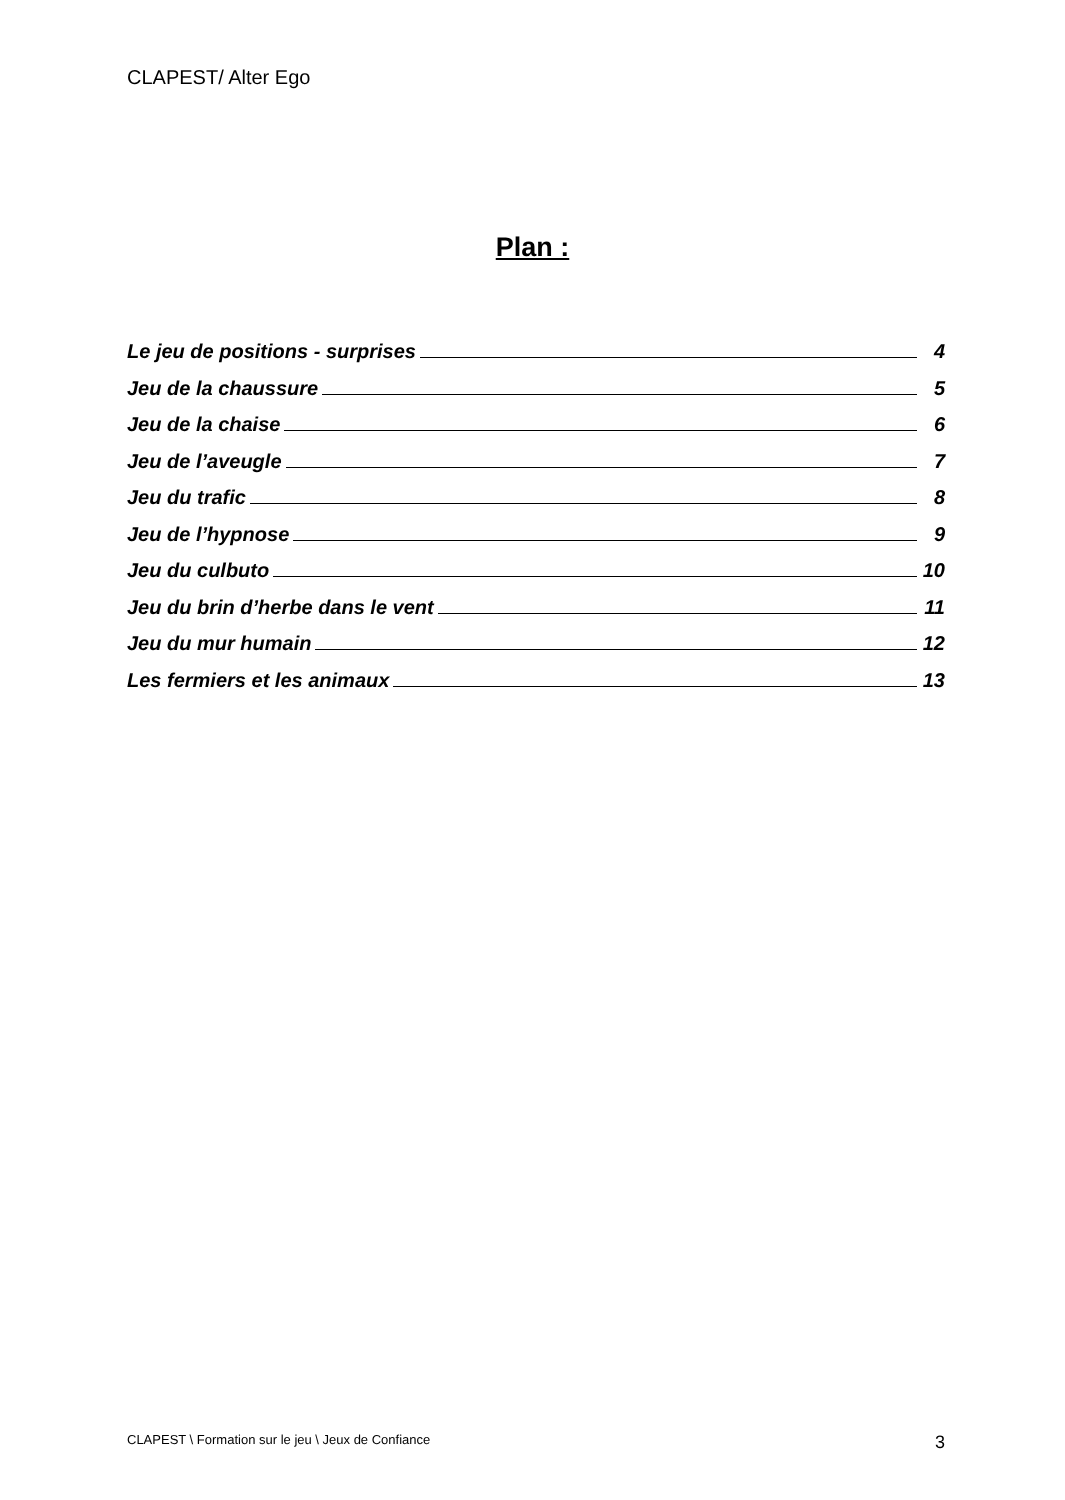CLAPEST/ Alter Ego
Plan :
Le jeu de positions - surprises 4
Jeu de la chaussure 5
Jeu de la chaise 6
Jeu de l’aveugle 7
Jeu du trafic 8
Jeu de l’hypnose 9
Jeu du culbuto 10
Jeu du brin d’herbe dans le vent 11
Jeu du mur humain 12
Les fermiers et les animaux 13
CLAPEST \ Formation sur le jeu \ Jeux de Confiance 3